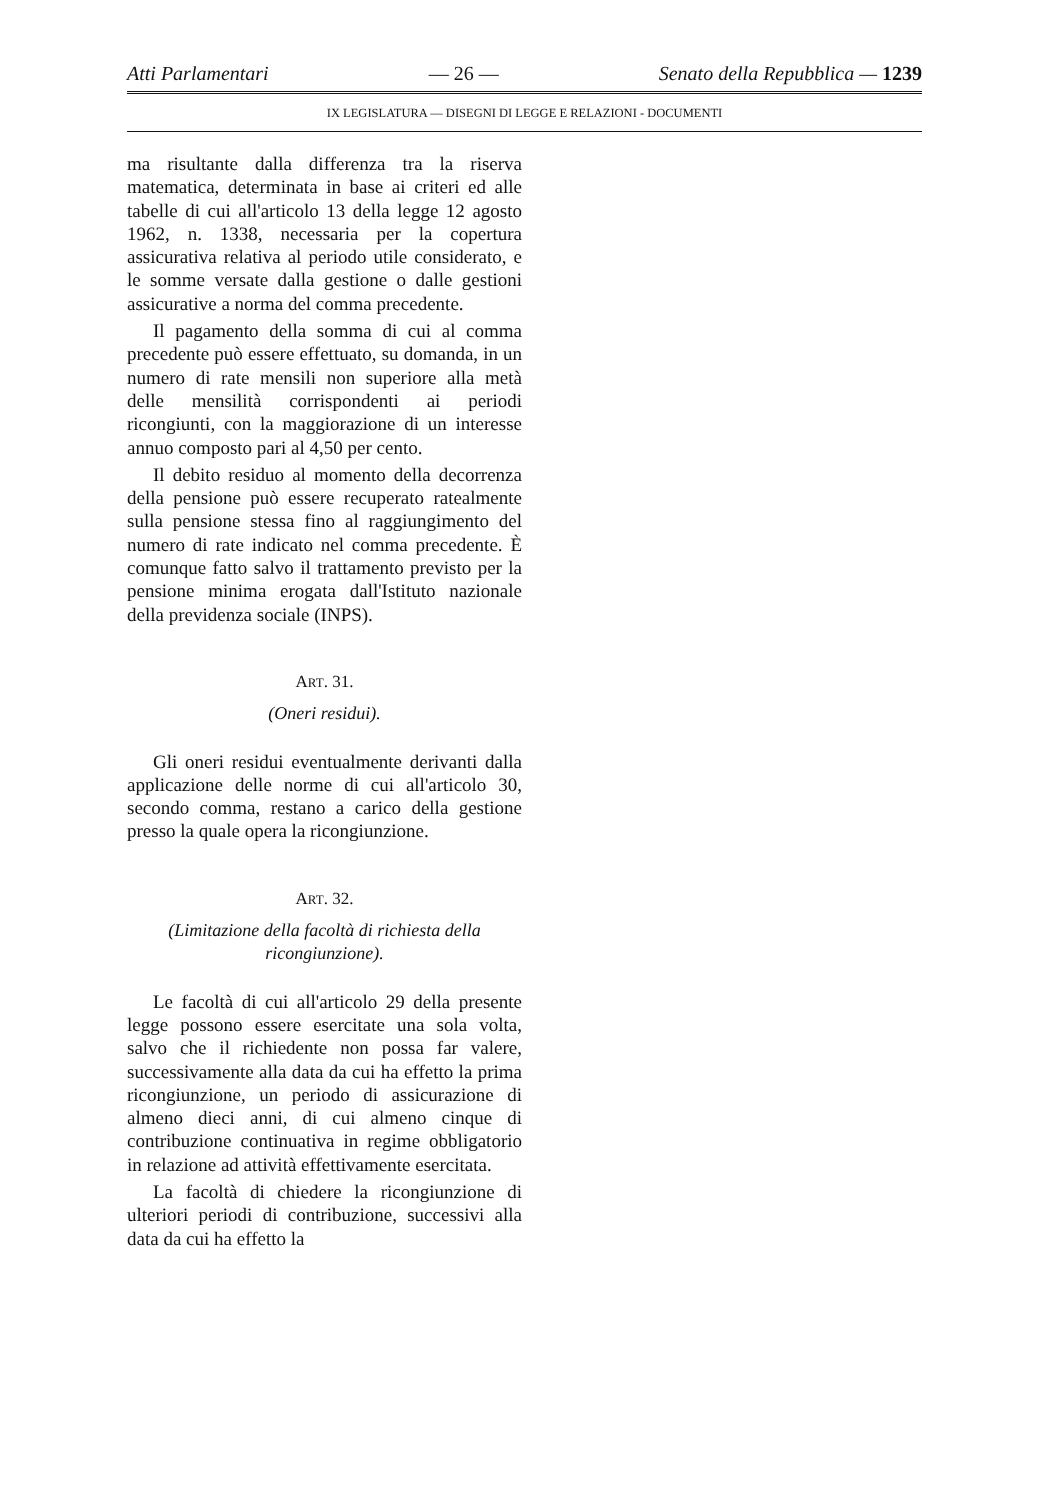Atti Parlamentari — 26 — Senato della Repubblica — 1239
IX LEGISLATURA — DISEGNI DI LEGGE E RELAZIONI - DOCUMENTI
ma risultante dalla differenza tra la riserva matematica, determinata in base ai criteri ed alle tabelle di cui all'articolo 13 della legge 12 agosto 1962, n. 1338, necessaria per la copertura assicurativa relativa al periodo utile considerato, e le somme versate dalla gestione o dalle gestioni assicurative a norma del comma precedente.
Il pagamento della somma di cui al comma precedente può essere effettuato, su domanda, in un numero di rate mensili non superiore alla metà delle mensilità corrispondenti ai periodi ricongiunti, con la maggiorazione di un interesse annuo composto pari al 4,50 per cento.
Il debito residuo al momento della decorrenza della pensione può essere recuperato ratealmente sulla pensione stessa fino al raggiungimento del numero di rate indicato nel comma precedente. È comunque fatto salvo il trattamento previsto per la pensione minima erogata dall'Istituto nazionale della previdenza sociale (INPS).
ART. 31.
(Oneri residui).
Gli oneri residui eventualmente derivanti dalla applicazione delle norme di cui all'articolo 30, secondo comma, restano a carico della gestione presso la quale opera la ricongiunzione.
ART. 32.
(Limitazione della facoltà di richiesta della ricongiunzione).
Le facoltà di cui all'articolo 29 della presente legge possono essere esercitate una sola volta, salvo che il richiedente non possa far valere, successivamente alla data da cui ha effetto la prima ricongiunzione, un periodo di assicurazione di almeno dieci anni, di cui almeno cinque di contribuzione continuativa in regime obbligatorio in relazione ad attività effettivamente esercitata.
La facoltà di chiedere la ricongiunzione di ulteriori periodi di contribuzione, successivi alla data da cui ha effetto la